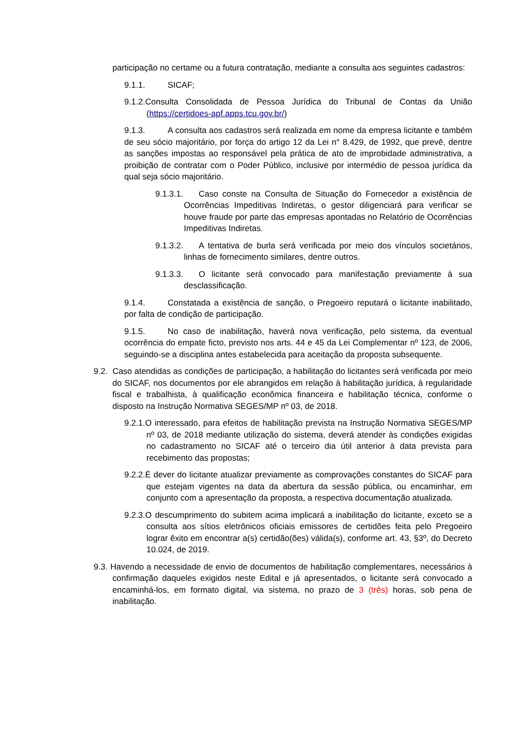participação no certame ou a futura contratação, mediante a consulta aos seguintes cadastros:
9.1.1. SICAF;
9.1.2.Consulta Consolidada de Pessoa Jurídica do Tribunal de Contas da União (https://certidoes-apf.apps.tcu.gov.br/)
9.1.3. A consulta aos cadastros será realizada em nome da empresa licitante e também de seu sócio majoritário, por força do artigo 12 da Lei n° 8.429, de 1992, que prevê, dentre as sanções impostas ao responsável pela prática de ato de improbidade administrativa, a proibição de contratar com o Poder Público, inclusive por intermédio de pessoa jurídica da qual seja sócio majoritário.
9.1.3.1. Caso conste na Consulta de Situação do Fornecedor a existência de Ocorrências Impeditivas Indiretas, o gestor diligenciará para verificar se houve fraude por parte das empresas apontadas no Relatório de Ocorrências Impeditivas Indiretas.
9.1.3.2. A tentativa de burla será verificada por meio dos vínculos societários, linhas de fornecimento similares, dentre outros.
9.1.3.3. O licitante será convocado para manifestação previamente à sua desclassificação.
9.1.4. Constatada a existência de sanção, o Pregoeiro reputará o licitante inabilitado, por falta de condição de participação.
9.1.5. No caso de inabilitação, haverá nova verificação, pelo sistema, da eventual ocorrência do empate ficto, previsto nos arts. 44 e 45 da Lei Complementar nº 123, de 2006, seguindo-se a disciplina antes estabelecida para aceitação da proposta subsequente.
9.2. Caso atendidas as condições de participação, a habilitação do licitantes será verificada por meio do SICAF, nos documentos por ele abrangidos em relação à habilitação jurídica, à regularidade fiscal e trabalhista, à qualificação econômica financeira e habilitação técnica, conforme o disposto na Instrução Normativa SEGES/MP nº 03, de 2018.
9.2.1.O interessado, para efeitos de habilitação prevista na Instrução Normativa SEGES/MP nº 03, de 2018 mediante utilização do sistema, deverá atender às condições exigidas no cadastramento no SICAF até o terceiro dia útil anterior à data prevista para recebimento das propostas;
9.2.2.É dever do licitante atualizar previamente as comprovações constantes do SICAF para que estejam vigentes na data da abertura da sessão pública, ou encaminhar, em conjunto com a apresentação da proposta, a respectiva documentação atualizada.
9.2.3.O descumprimento do subitem acima implicará a inabilitação do licitante, exceto se a consulta aos sítios eletrônicos oficiais emissores de certidões feita pelo Pregoeiro lograr êxito em encontrar a(s) certidão(ões) válida(s), conforme art. 43, §3º, do Decreto 10.024, de 2019.
9.3. Havendo a necessidade de envio de documentos de habilitação complementares, necessários à confirmação daqueles exigidos neste Edital e já apresentados, o licitante será convocado a encaminhá-los, em formato digital, via sistema, no prazo de 3 (três) horas, sob pena de inabilitação.